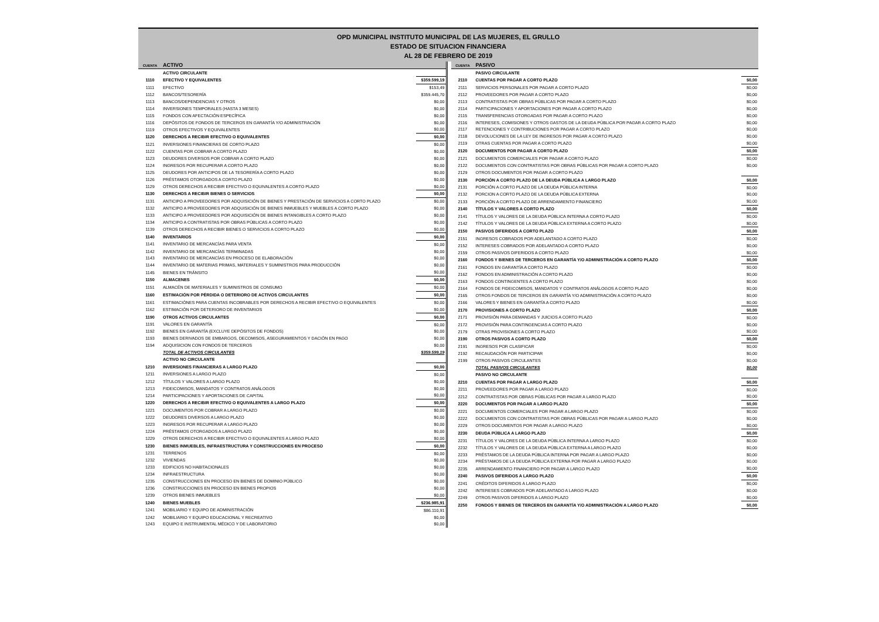OPD MUNICIPAL INSTITUTO MUNICIPAL DE LAS MUJERES, EL GRULLO
ESTADO DE SITUACION FINANCIERA
AL 28 DE FEBRERO DE 2019
| CUENTA | ACTIVO | |
| --- | --- | --- |
| | ACTIVO CIRCULANTE | |
| 1110 | EFECTIVO Y EQUIVALENTES | $359.599,19 |
| 1111 | EFECTIVO | $153,49 |
| 1112 | BANCOS/TESORERÍA | $359.445,70 |
| 1113 | BANCOS/DEPENDENCIAS Y OTROS | $0,00 |
| 1114 | INVERSIONES TEMPORALES (HASTA 3 MESES) | $0,00 |
| 1115 | FONDOS CON AFECTACIÓN ESPECÍFICA | $0,00 |
| 1116 | DEPÓSITOS DE FONDOS DE TERCEROS EN GARANTÍA Y/O ADMINISTRACIÓN | $0,00 |
| 1119 | OTROS EFECTIVOS Y EQUIVALENTES | $0,00 |
| 1120 | DERECHOS A RECIBIR EFECTIVO O EQUIVALENTES | $0,00 |
| 1121 | INVERSIONES FINANCIERAS DE CORTO PLAZO | $0,00 |
| 1122 | CUENTAS POR COBRAR A CORTO PLAZO | $0,00 |
| 1123 | DEUDORES DIVERSOS POR COBRAR A CORTO PLAZO | $0,00 |
| 1124 | INGRESOS POR RECUPERAR A CORTO PLAZO | $0,00 |
| 1125 | DEUDORES POR ANTICIPOS DE LA TESORERÍA A CORTO PLAZO | $0,00 |
| 1126 | PRÉSTAMOS OTORGADOS A CORTO PLAZO | $0,00 |
| 1129 | OTROS DERECHOS A RECIBIR EFECTIVO O EQUIVALENTES A CORTO PLAZO | $0,00 |
| 1130 | DERECHOS A RECIBIR BIENES O SERVICIOS | $0,00 |
| 1131 | ANTICIPO A PROVEEDORES POR ADQUISICIÓN DE BIENES Y PRESTACIÓN DE SERVICIOS A CORTO PLAZO | $0,00 |
| 1132 | ANTICIPO A PROVEEDORES POR ADQUISICIÓN DE BIENES INMUEBLES Y MUEBLES A CORTO PLAZO | $0,00 |
| 1133 | ANTICIPO A PROVEEDORES POR ADQUISICIÓN DE BIENES INTANGIBLES A CORTO PLAZO | $0,00 |
| 1134 | ANTICIPO A CONTRATISTAS POR OBRAS PÚBLICAS A CORTO PLAZO | $0,00 |
| 1139 | OTROS DERECHOS A RECIBIR BIENES O SERVICIOS A CORTO PLAZO | $0,00 |
| 1140 | INVENTARIOS | $0,00 |
| 1141 | INVENTARIO DE MERCANCÍAS PARA VENTA | $0,00 |
| 1142 | INVENTARIO DE MERCANCÍAS TERMINADAS | $0,00 |
| 1143 | INVENTARIO DE MERCANCÍAS EN PROCESO DE ELABORACIÓN | $0,00 |
| 1144 | INVENTARIO DE MATERIAS PRIMAS, MATERIALES Y SUMINISTROS PARA PRODUCCIÓN | $0,00 |
| 1145 | BIENES EN TRÁNSITO | $0,00 |
| 1150 | ALMACENES | $0,00 |
| 1151 | ALMACÉN DE MATERIALES Y SUMINISTROS DE CONSUMO | $0,00 |
| 1160 | ESTIMACIÓN POR PÉRDIDA O DETERIORO DE ACTIVOS CIRCULANTES | $0,00 |
| 1161 | ESTIMACIÓNES PARA CUENTAS INCOBRABLES POR DERECHOS A RECIBIR EFECTIVO O EQUIVALENTES | $0,00 |
| 1162 | ESTIMACIÓN POR DETERIORO DE INVENTARIOS | $0,00 |
| 1190 | OTROS ACTIVOS CIRCULANTES | $0,00 |
| 1191 | VALORES EN GARANTÍA | $0,00 |
| 1192 | BIENES EN GARANTÍA (EXCLUYE DEPÓSITOS DE FONDOS) | $0,00 |
| 1193 | BIENES DERIVADOS DE EMBARGOS, DECOMISOS, ASEGURAMIENTOS Y DACIÓN EN PAGO | $0,00 |
| 1194 | ADQUISICION CON FONDOS DE TERCEROS | $0,00 |
| | TOTAL DE ACTIVOS CIRCULANTES | $359.599,19 |
| | ACTIVO NO CIRCULANTE | |
| 1210 | INVERSIONES FINANCIERAS A LARGO PLAZO | $0,00 |
| 1211 | INVERSIONES A LARGO PLAZO | $0,00 |
| 1212 | TÍTULOS Y VALORES A LARGO PLAZO | $0,00 |
| 1213 | FIDEICOMISOS, MANDATOS Y CONTRATOS ANÁLOGOS | $0,00 |
| 1214 | PARTICIPACIONES Y APORTACIONES DE CAPITAL | $0,00 |
| 1220 | DERECHOS A RECIBIR EFECTIVO O EQUIVALENTES A LARGO PLAZO | $0,00 |
| 1221 | DOCUMENTOS POR COBRAR A LARGO PLAZO | $0,00 |
| 1222 | DEUDORES DIVERSOS A LARGO PLAZO | $0,00 |
| 1223 | INGRESOS POR RECUPERAR A LARGO PLAZO | $0,00 |
| 1224 | PRÉSTAMOS OTORGADOS A LARGO PLAZO | $0,00 |
| 1229 | OTROS DERECHOS A RECIBIR EFECTIVO O EQUIVALENTES A LARGO PLAZO | $0,00 |
| 1230 | BIENES INMUEBLES, INFRAESTRUCTURA Y CONSTRUCCIONES EN PROCESO | $0,00 |
| 1231 | TERRENOS | $0,00 |
| 1232 | VIVIENDAS | $0,00 |
| 1233 | EDIFICIOS NO HABITACIONALES | $0,00 |
| 1234 | INFRAESTRUCTURA | $0,00 |
| 1235 | CONSTRUCCIONES EN PROCESO EN BIENES DE DOMINIO PÚBLICO | $0,00 |
| 1236 | CONSTRUCCIONES EN PROCESO EN BIENES PROPIOS | $0,00 |
| 1239 | OTROS BIENES INMUEBLES | $0,00 |
| 1240 | BIENES MUEBLES | $236.985,91 |
| 1241 | MOBILIARIO Y EQUIPO DE ADMINISTRACIÓN | $86.110,91 |
| 1242 | MOBILIARIO Y EQUIPO EDUCACIONAL Y RECREATIVO | $0,00 |
| 1243 | EQUIPO E INSTRUMENTAL MÉDICO Y DE LABORATORIO | $0,00 |
| CUENTA | PASIVO | |
| --- | --- | --- |
| | PASIVO CIRCULANTE | |
| 2110 | CUENTAS POR PAGAR A CORTO PLAZO | $0,00 |
| 2111 | SERVICIOS PERSONALES POR PAGAR A CORTO PLAZO | $0,00 |
| 2112 | PROVEEDORES POR PAGAR A CORTO PLAZO | $0,00 |
| 2113 | CONTRATISTAS POR OBRAS PÚBLICAS POR PAGAR A CORTO PLAZO | $0,00 |
| 2114 | PARTICIPACIONES Y APORTACIONES POR PAGAR A CORTO PLAZO | $0,00 |
| 2115 | TRANSFERENCIAS OTORGADAS POR PAGAR A CORTO PLAZO | $0,00 |
| 2116 | INTERESES, COMISIONES Y OTROS GASTOS DE LA DEUDA PÚBLICA POR PAGAR A CORTO PLAZO | $0,00 |
| 2117 | RETENCIONES Y CONTRIBUCIONES POR PAGAR A CORTO PLAZO | $0,00 |
| 2118 | DEVOLUCIONES DE LA LEY DE INGRESOS POR PAGAR A CORTO PLAZO | $0,00 |
| 2119 | OTRAS CUENTAS POR PAGAR A CORTO PLAZO | $0,00 |
| 2120 | DOCUMENTOS POR PAGAR A CORTO PLAZO | $0,00 |
| 2121 | DOCUMENTOS COMERCIALES POR PAGAR A CORTO PLAZO | $0,00 |
| 2122 | DOCUMENTOS CON CONTRATISTAS POR OBRAS PÚBLICAS POR PAGAR A CORTO PLAZO | $0,00 |
| 2129 | OTROS DOCUMENTOS POR PAGAR A CORTO PLAZO | |
| 2130 | PORCIÓN A CORTO PLAZO DE LA DEUDA PÚBLICA A LARGO PLAZO | $0,00 |
| 2131 | PORCIÓN A CORTO PLAZO DE LA DEUDA PÚBLICA INTERNA | $0,00 |
| 2132 | PORCION A CORTO PLAZO DE LA DEUDA PÚBLICA EXTERNA | $0,00 |
| 2133 | PORCIÓN A CORTO PLAZO DE ARRENDAMIENTO FINANCIERO | $0,00 |
| 2140 | TÍTULOS Y VALORES A CORTO PLAZO | $0,00 |
| 2141 | TÍTULOS Y VALORES DE LA DEUDA PÚBLICA INTERNA A CORTO PLAZO | $0,00 |
| 2142 | TÍTULOS Y VALORES DE LA DEUDA PÚBLICA EXTERNA A CORTO PLAZO | $0,00 |
| 2150 | PASIVOS DIFERIDOS A CORTO PLAZO | $0,00 |
| 2151 | INGRESOS COBRADOS POR ADELANTADO A CORTO PLAZO | $0,00 |
| 2152 | INTERESES COBRADOS POR ADELANTADO A CORTO PLAZO | $0,00 |
| 2159 | OTROS PASIVOS DIFERIDOS A CORTO PLAZO | $0,00 |
| 2160 | FONDOS Y BIENES DE TERCEROS EN GARANTÍA Y/O ADMINISTRACIÓN A CORTO PLAZO | $0,00 |
| 2161 | FONDOS EN GARANTÍA A CORTO PLAZO | $0,00 |
| 2162 | FONDOS EN ADMINISTRACIÓN A CORTO PLAZO | $0,00 |
| 2163 | FONDOS CONTINGENTES A CORTO PLAZO | $0,00 |
| 2164 | FONDOS DE FIDEICOMISOS, MANDATOS Y CONTRATOS ANÁLOGOS A CORTO PLAZO | $0,00 |
| 2165 | OTROS FONDOS DE TERCEROS EN GARANTÍA Y/O ADMINISTRACIÓN A CORTO PLAZO | $0,00 |
| 2166 | VALORES Y BIENES EN GARANTÍA A CORTO PLAZO | $0,00 |
| 2170 | PROVISIONES A CORTO PLAZO | $0,00 |
| 2171 | PROVISIÓN PARA DEMANDAS Y JUICIOS A CORTO PLAZO | $0,00 |
| 2172 | PROVISIÓN PARA CONTINGENCIAS A CORTO PLAZO | $0,00 |
| 2179 | OTRAS PROVISIONES A CORTO PLAZO | $0,00 |
| 2190 | OTROS PASIVOS A CORTO PLAZO | $0,00 |
| 2191 | INGRESOS POR CLASIFICAR | $0,00 |
| 2192 | RECAUDACIÓN POR PARTICIPAR | $0,00 |
| 2199 | OTROS PASIVOS CIRCULANTES | $0,00 |
| | TOTAL PASIVOS CIRCULANTES | $0,00 |
| | PASIVO NO CIRCULANTE | |
| 2210 | CUENTAS POR PAGAR A LARGO PLAZO | $0,00 |
| 2211 | PROVEEDORES POR PAGAR A LARGO PLAZO | $0,00 |
| 2212 | CONTRATISTAS POR OBRAS PÚBLICAS POR PAGAR A LARGO PLAZO | $0,00 |
| 2220 | DOCUMENTOS POR PAGAR A LARGO PLAZO | $0,00 |
| 2221 | DOCUMENTOS COMERCIALES POR PAGAR A LARGO PLAZO | $0,00 |
| 2222 | DOCUMENTOS CON CONTRATISTAS POR OBRAS PÚBLICAS POR PAGAR A LARGO PLAZO | $0,00 |
| 2229 | OTROS DOCUMENTOS POR PAGAR A LARGO PLAZO | $0,00 |
| 2230 | DEUDA PÚBLICA A LARGO PLAZO | $0,00 |
| 2231 | TÍTULOS Y VALORES DE LA DEUDA PÚBLICA INTERNA A LARGO PLAZO | $0,00 |
| 2232 | TÍTULOS Y VALORES DE LA DEUDA PÚBLICA EXTERNA A LARGO PLAZO | $0,00 |
| 2233 | PRÉSTAMOS DE LA DEUDA PÚBLICA INTERNA POR PAGAR A LARGO PLAZO | $0,00 |
| 2234 | PRÉSTAMOS DE LA DEUDA PÚBLICA EXTERNA POR PAGAR A LARGO PLAZO | $0,00 |
| 2235 | ARRENDAMIENTO FINANCIERO POR PAGAR A LARGO PLAZO | $0,00 |
| 2240 | PASIVOS DIFERIDOS A LARGO PLAZO | $0,00 |
| 2241 | CRÉDITOS DIFERIDOS A LARGO PLAZO | $0,00 |
| 2242 | INTERESES COBRADOS POR ADELANTADO A LARGO PLAZO | $0,00 |
| 2249 | OTROS PASIVOS DIFERIDOS A LARGO PLAZO | $0,00 |
| 2250 | FONDOS Y BIENES DE TERCEROS EN GARANTÍA Y/O ADMINISTRACIÓN A LARGO PLAZO | $0,00 |